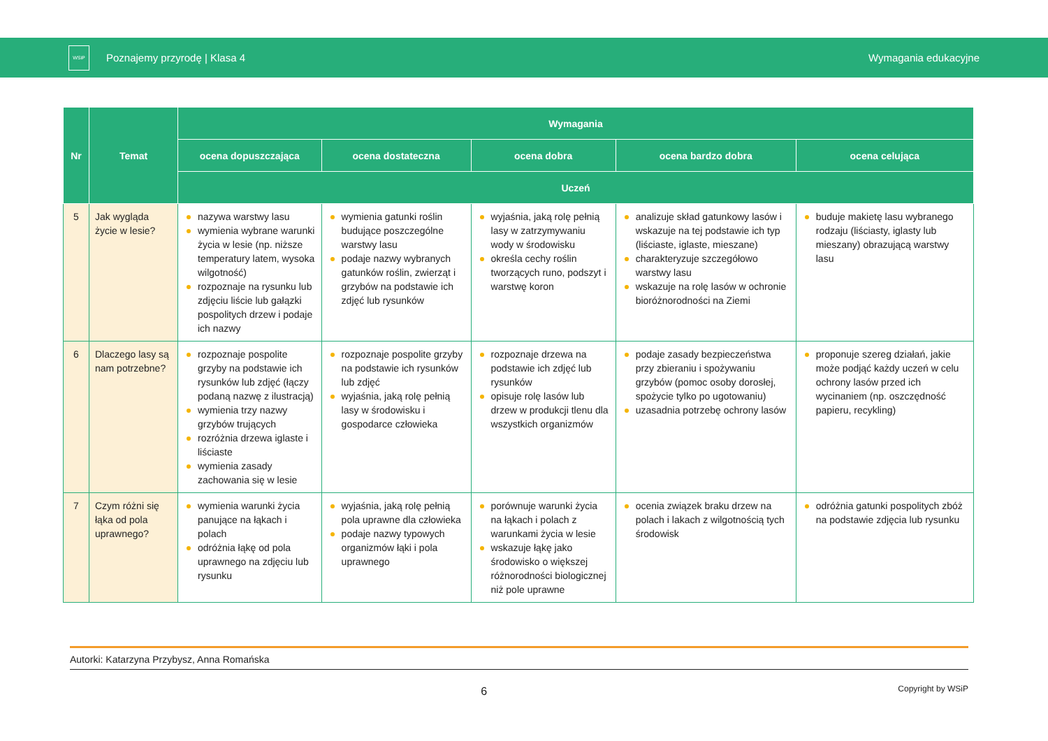WSiP
Poznajemy przyrodę | Klasa 4 Wymagania edukacyjne
| Nr | Temat | Wymagania | | | | |
| --- | --- | --- | --- | --- | --- | --- |
| | | ocena dopuszczająca | ocena dostateczna | ocena dobra | ocena bardzo dobra | ocena celująca |
| | | Uczeń | | | | |
| 5 | Jak wygląda życie w lesie? | nazywa warstwy lasu wymienia wybrane warunki życia w lesie (np. niższe temperatury latem, wysoka wilgotność) rozpoznaje na rysunku lub zdjęciu liście lub gałązki pospolitych drzew i podaje ich nazwy | wymienia gatunki roślin budujące poszczególne warstwy lasu podaje nazwy wybranych gatunków roślin, zwierząt i grzybów na podstawie ich zdjęć lub rysunków | wyjaśnia, jaką rolę pełnią lasy w zatrzymywaniu wody w środowisku określa cechy roślin tworzących runo, podszyt i warstwę koron | analizuje skład gatunkowy lasów i wskazuje na tej podstawie ich typ (liściaste, iglaste, mieszane) charakteryzuje szczegółowo warstwy lasu wskazuje na rolę lasów w ochronie bioróżnorodności na Ziemi | buduje makietę lasu wybranego rodzaju (liściasty, iglasty lub mieszany) obrazującą warstwy lasu |
| 6 | Dlaczego lasy są nam potrzebne? | rozpoznaje pospolite grzyby na podstawie ich rysunków lub zdjęć (łączy podaną nazwę z ilustracją) wymienia trzy nazwy grzybów trujących rozróżnia drzewa iglaste i liściaste wymienia zasady zachowania się w lesie | rozpoznaje pospolite grzyby na podstawie ich rysunków lub zdjęć wyjaśnia, jaką rolę pełnią lasy w środowisku i gospodarce człowieka | rozpoznaje drzewa na podstawie ich zdjęć lub rysunków opisuje rolę lasów lub drzew w produkcji tlenu dla wszystkich organizmów | podaje zasady bezpieczeństwa przy zbieraniu i spożywaniu grzybów (pomoc osoby dorosłej, spożycie tylko po ugotowaniu) uzasadnia potrzebę ochrony lasów | proponuje szereg działań, jakie może podjąć każdy uczeń w celu ochrony lasów przed ich wycinaniem (np. oszczędność papieru, recykling) |
| 7 | Czym różni się łąka od pola uprawnego? | wymienia warunki życia panujące na łąkach i polach odróżnia łąkę od pola uprawnego na zdjęciu lub rysunku | wyjaśnia, jaką rolę pełnią pola uprawne dla człowieka podaje nazwy typowych organizmów łąki i pola uprawnego | porównuje warunki życia na łąkach i polach z warunkami życia w lesie wskazuje łąkę jako środowisko o większej różnorodności biologicznej niż pole uprawne | ocenia związek braku drzew na polach i lakach z wilgotnością tych środowisk | odróżnia gatunki pospolitych zbóż na podstawie zdjęcia lub rysunku |
Autorki: Katarzyna Przybysz, Anna Romańska
6
Copyright by WSiP